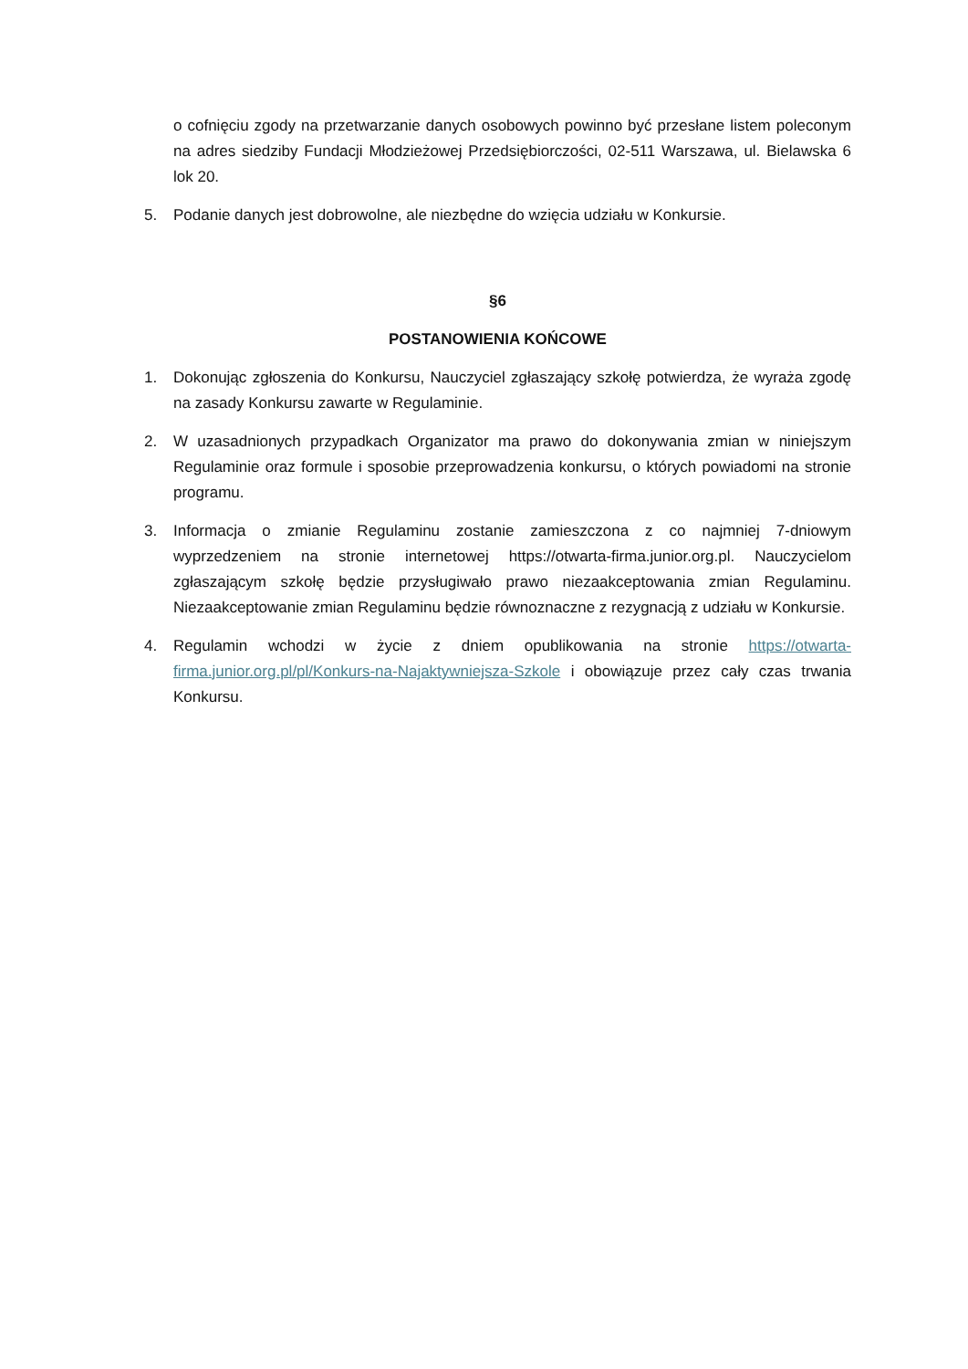o cofnięciu zgody na przetwarzanie danych osobowych powinno być przesłane listem poleconym na adres siedziby Fundacji Młodzieżowej Przedsiębiorczości, 02-511 Warszawa, ul. Bielawska 6 lok 20.
5. Podanie danych jest dobrowolne, ale niezbędne do wzięcia udziału w Konkursie.
§6
POSTANOWIENIA KOŃCOWE
1. Dokonując zgłoszenia do Konkursu, Nauczyciel zgłaszający szkołę potwierdza, że wyraża zgodę na zasady Konkursu zawarte w Regulaminie.
2. W uzasadnionych przypadkach Organizator ma prawo do dokonywania zmian w niniejszym Regulaminie oraz formule i sposobie przeprowadzenia konkursu, o których powiadomi na stronie programu.
3. Informacja o zmianie Regulaminu zostanie zamieszczona z co najmniej 7-dniowym wyprzedzeniem na stronie internetowej https://otwarta-firma.junior.org.pl. Nauczycielom zgłaszającym szkołę będzie przysługiwało prawo niezaakceptowania zmian Regulaminu. Niezaakceptowanie zmian Regulaminu będzie równoznaczne z rezygnacją z udziału w Konkursie.
4. Regulamin wchodzi w życie z dniem opublikowania na stronie https://otwarta-firma.junior.org.pl/pl/Konkurs-na-Najaktywniejsza-Szkole i obowiązuje przez cały czas trwania Konkursu.